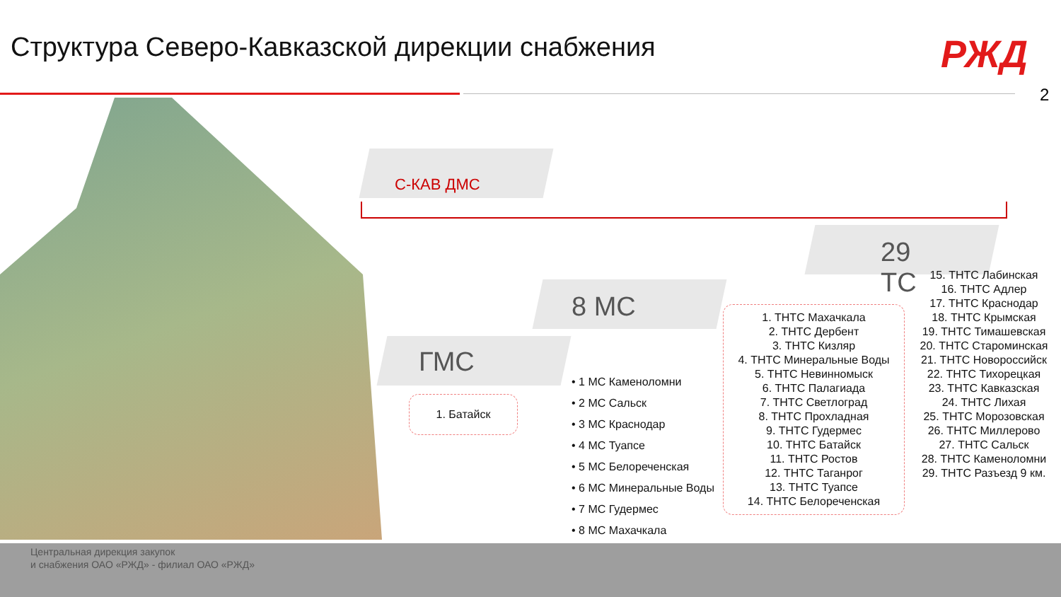Структура Северо-Кавказской дирекции снабжения
РЖД
2
С-КАВ ДМС
29
ТС
8 МС
ГМС
1. Батайск
• 1 МС Каменоломни
• 2 МС Сальск
• 3 МС Краснодар
• 4 МС Туапсе
• 5 МС Белореченская
• 6 МС Минеральные Воды
• 7 МС Гудермес
• 8 МС Махачкала
1. ТНТС Махачкала
2. ТНТС Дербент
3. ТНТС Кизляр
4. ТНТС Минеральные Воды
5. ТНТС Невинномыск
6. ТНТС Палагиада
7. ТНТС Светлоград
8. ТНТС Прохладная
9. ТНТС Гудермес
10. ТНТС Батайск
11. ТНТС Ростов
12. ТНТС Таганрог
13. ТНТС Туапсе
14. ТНТС Белореченская
15. ТНТС Лабинская
16. ТНТС Адлер
17. ТНТС Краснодар
18. ТНТС Крымская
19. ТНТС Тимашевская
20. ТНТС Староминская
21. ТНТС Новороссийск
22. ТНТС Тихорецкая
23. ТНТС Кавказская
24. ТНТС Лихая
25. ТНТС Морозовская
26. ТНТС Миллерово
27. ТНТС Сальск
28. ТНТС Каменоломни
29. ТНТС Разъезд 9 км.
Центральная дирекция закупок
и снабжения ОАО «РЖД» - филиал ОАО «РЖД»